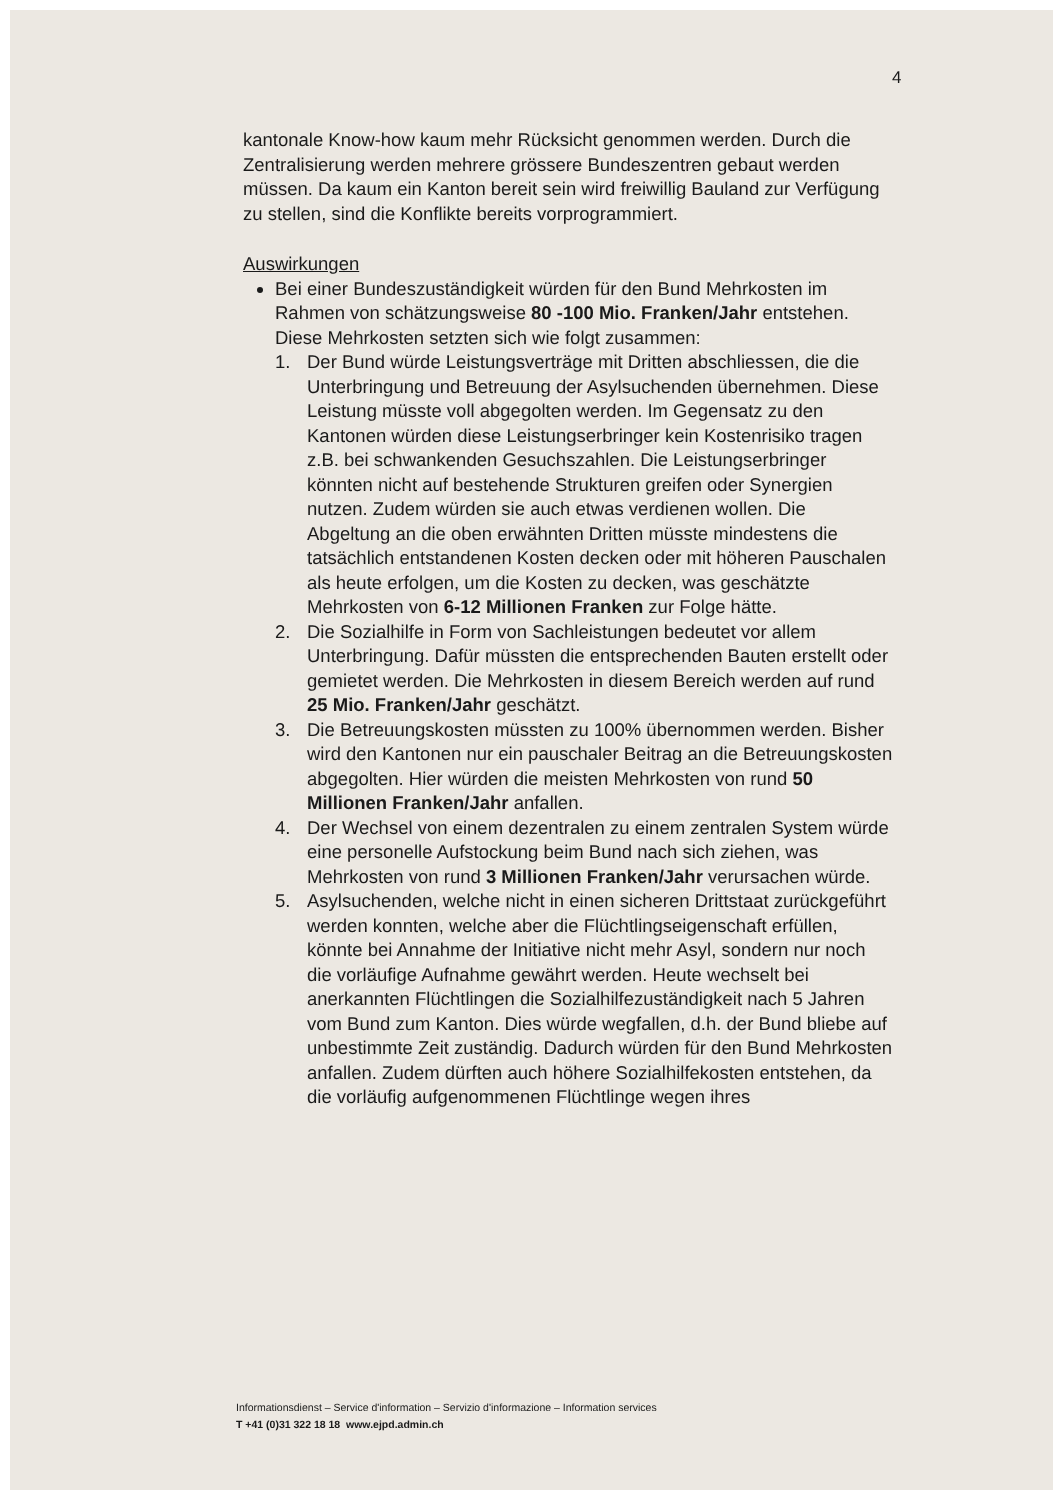4
kantonale Know-how kaum mehr Rücksicht genommen werden. Durch die Zentralisierung werden mehrere grössere Bundeszentren gebaut werden müssen. Da kaum ein Kanton bereit sein wird freiwillig Bauland zur Verfügung zu stellen, sind die Konflikte bereits vorprogrammiert.
Auswirkungen
Bei einer Bundeszuständigkeit würden für den Bund Mehrkosten im Rahmen von schätzungsweise 80 -100 Mio. Franken/Jahr entstehen. Diese Mehrkosten setzten sich wie folgt zusammen:
1. Der Bund würde Leistungsverträge mit Dritten abschliessen, die die Unterbringung und Betreuung der Asylsuchenden übernehmen. Diese Leistung müsste voll abgegolten werden. Im Gegensatz zu den Kantonen würden diese Leistungserbringer kein Kostenrisiko tragen z.B. bei schwankenden Gesuchszahlen. Die Leistungserbringer könnten nicht auf bestehende Strukturen greifen oder Synergien nutzen. Zudem würden sie auch etwas verdienen wollen. Die Abgeltung an die oben erwähnten Dritten müsste mindestens die tatsächlich entstandenen Kosten decken oder mit höheren Pauschalen als heute erfolgen, um die Kosten zu decken, was geschätzte Mehrkosten von 6-12 Millionen Franken zur Folge hätte.
2. Die Sozialhilfe in Form von Sachleistungen bedeutet vor allem Unterbringung. Dafür müssten die entsprechenden Bauten erstellt oder gemietet werden. Die Mehrkosten in diesem Bereich werden auf rund 25 Mio. Franken/Jahr geschätzt.
3. Die Betreuungskosten müssten zu 100% übernommen werden. Bisher wird den Kantonen nur ein pauschaler Beitrag an die Betreuungskosten abgegolten. Hier würden die meisten Mehrkosten von rund 50 Millionen Franken/Jahr anfallen.
4. Der Wechsel von einem dezentralen zu einem zentralen System würde eine personelle Aufstockung beim Bund nach sich ziehen, was Mehrkosten von rund 3 Millionen Franken/Jahr verursachen würde.
5. Asylsuchenden, welche nicht in einen sicheren Drittstaat zurückgeführt werden konnten, welche aber die Flüchtlingseigenschaft erfüllen, könnte bei Annahme der Initiative nicht mehr Asyl, sondern nur noch die vorläufige Aufnahme gewährt werden. Heute wechselt bei anerkannten Flüchtlingen die Sozialhilfezuständigkeit nach 5 Jahren vom Bund zum Kanton. Dies würde wegfallen, d.h. der Bund bliebe auf unbestimmte Zeit zuständig. Dadurch würden für den Bund Mehrkosten anfallen. Zudem dürften auch höhere Sozialhilfekosten entstehen, da die vorläufig aufgenommenen Flüchtlinge wegen ihres
Informationsdienst – Service d'information – Servizio d'informazione – Information services
T +41 (0)31 322 18 18 www.ejpd.admin.ch